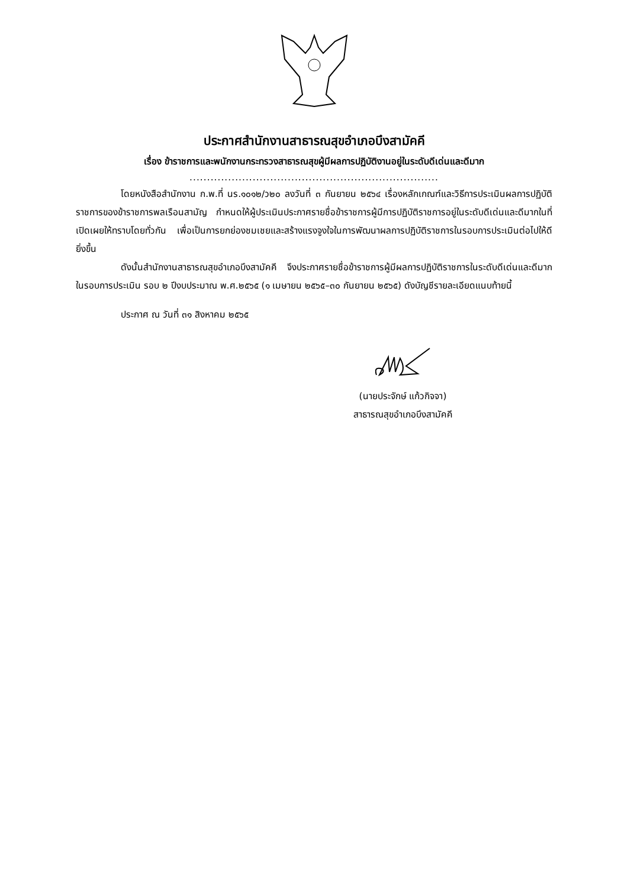ประกาศสำนักงานสาธารณสุขอำเภอบึงสามัคคี
เรื่อง ข้าราชการและพนักงานกระทรวงสาธารณสุขผู้มีผลการปฏิบัติงานอยู่ในระดับดีเด่นและดีมาก
.......................................................................
โดยหนังสือสำนักงาน ก.พ.ที่ นร.๑๐๑๒/ว๒๐ ลงวันที่ ๓ กันยายน ๒๕๖๔ เรื่องหลักเกณฑ์และวิธีการประเมินผลการปฏิบัติราชการของข้าราชการพลเรือนสามัญ กำหนดให้ผู้ประเมินประกาศรายชื่อข้าราชการผู้มีการปฏิบัติราชการอยู่ในระดับดีเด่นและดีมากในที่เปิดเผยให้ทราบโดยทั่วกัน เพื่อเป็นการยกย่องชมเชยและสร้างแรงจูงใจในการพัฒนาผลการปฏิบัติราชการในรอบการประเมินต่อไปให้ดียิ่งขึ้น
ดังนั้นสำนักงานสาธารณสุขอำเภอบึงสามัคคี จึงประกาศรายชื่อข้าราชการผู้มีผลการปฏิบัติราชการในระดับดีเด่นและดีมาก ในรอบการประเมิน รอบ ๒ ปีงบประมาณ พ.ศ.๒๕๖๕ (๑ เมษายน ๒๕๖๕–๓๐ กันยายน ๒๕๖๕) ดังบัญชีรายละเอียดแนบท้ายนี้
ประกาศ ณ วันที่ ๓๑ สิงหาคม ๒๕๖๕
(นายประจักษ์ แก้วกิจจา)
สาธารณสุขอำเภอบึงสามัคคี